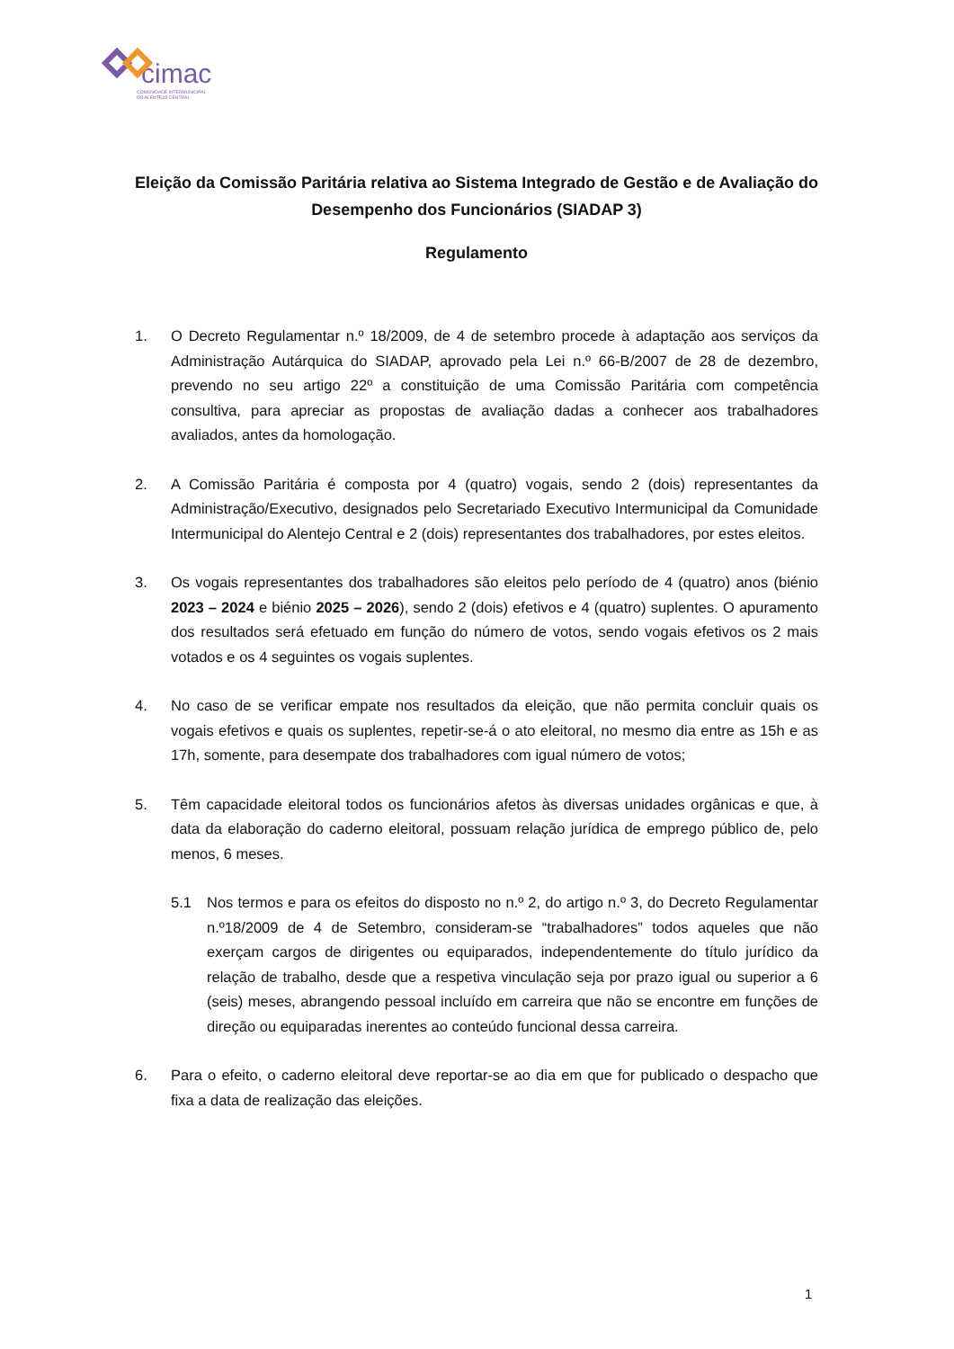cimac
COMUNIDADE INTERMUNICIPAL
DO ALENTEJO CENTRAL
Eleição da Comissão Paritária relativa ao Sistema Integrado de Gestão e de Avaliação do Desempenho dos Funcionários (SIADAP 3)
Regulamento
1. O Decreto Regulamentar n.º 18/2009, de 4 de setembro procede à adaptação aos serviços da Administração Autárquica do SIADAP, aprovado pela Lei n.º 66-B/2007 de 28 de dezembro, prevendo no seu artigo 22º a constituição de uma Comissão Paritária com competência consultiva, para apreciar as propostas de avaliação dadas a conhecer aos trabalhadores avaliados, antes da homologação.
2. A Comissão Paritária é composta por 4 (quatro) vogais, sendo 2 (dois) representantes da Administração/Executivo, designados pelo Secretariado Executivo Intermunicipal da Comunidade Intermunicipal do Alentejo Central e 2 (dois) representantes dos trabalhadores, por estes eleitos.
3. Os vogais representantes dos trabalhadores são eleitos pelo período de 4 (quatro) anos (biénio 2023 – 2024 e biénio 2025 – 2026), sendo 2 (dois) efetivos e 4 (quatro) suplentes. O apuramento dos resultados será efetuado em função do número de votos, sendo vogais efetivos os 2 mais votados e os 4 seguintes os vogais suplentes.
4. No caso de se verificar empate nos resultados da eleição, que não permita concluir quais os vogais efetivos e quais os suplentes, repetir-se-á o ato eleitoral, no mesmo dia entre as 15h e as 17h, somente, para desempate dos trabalhadores com igual número de votos;
5. Têm capacidade eleitoral todos os funcionários afetos às diversas unidades orgânicas e que, à data da elaboração do caderno eleitoral, possuam relação jurídica de emprego público de, pelo menos, 6 meses.
5.1 Nos termos e para os efeitos do disposto no n.º 2, do artigo n.º 3, do Decreto Regulamentar n.º18/2009 de 4 de Setembro, consideram-se “trabalhadores” todos aqueles que não exerçam cargos de dirigentes ou equiparados, independentemente do título jurídico da relação de trabalho, desde que a respetiva vinculação seja por prazo igual ou superior a 6 (seis) meses, abrangendo pessoal incluído em carreira que não se encontre em funções de direção ou equiparadas inerentes ao conteúdo funcional dessa carreira.
6. Para o efeito, o caderno eleitoral deve reportar-se ao dia em que for publicado o despacho que fixa a data de realização das eleições.
1